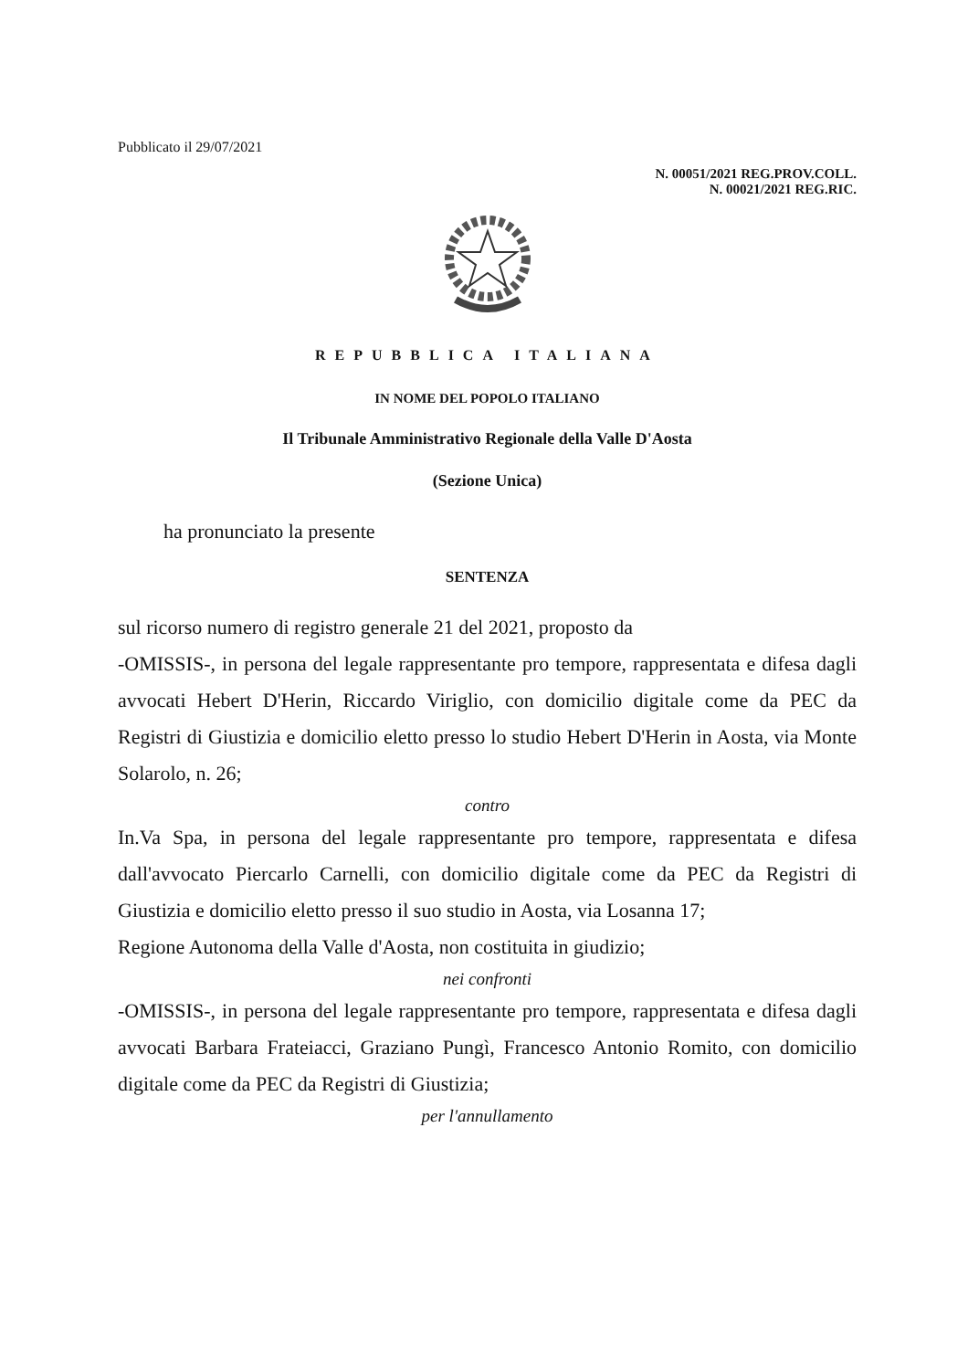Pubblicato il 29/07/2021
N. 00051/2021 REG.PROV.COLL.
N. 00021/2021 REG.RIC.
REPUBBLICA ITALIANA
IN NOME DEL POPOLO ITALIANO
Il Tribunale Amministrativo Regionale della Valle D'Aosta
(Sezione Unica)
ha pronunciato la presente
SENTENZA
sul ricorso numero di registro generale 21 del 2021, proposto da
-OMISSIS-, in persona del legale rappresentante pro tempore, rappresentata e difesa dagli avvocati Hebert D'Herin, Riccardo Viriglio, con domicilio digitale come da PEC da Registri di Giustizia e domicilio eletto presso lo studio Hebert D'Herin in Aosta, via Monte Solarolo, n. 26;
contro
In.Va Spa, in persona del legale rappresentante pro tempore, rappresentata e difesa dall'avvocato Piercarlo Carnelli, con domicilio digitale come da PEC da Registri di Giustizia e domicilio eletto presso il suo studio in Aosta, via Losanna 17;
Regione Autonoma della Valle d'Aosta, non costituita in giudizio;
nei confronti
-OMISSIS-, in persona del legale rappresentante pro tempore, rappresentata e difesa dagli avvocati Barbara Frateiacci, Graziano Pungì, Francesco Antonio Romito, con domicilio digitale come da PEC da Registri di Giustizia;
per l'annullamento